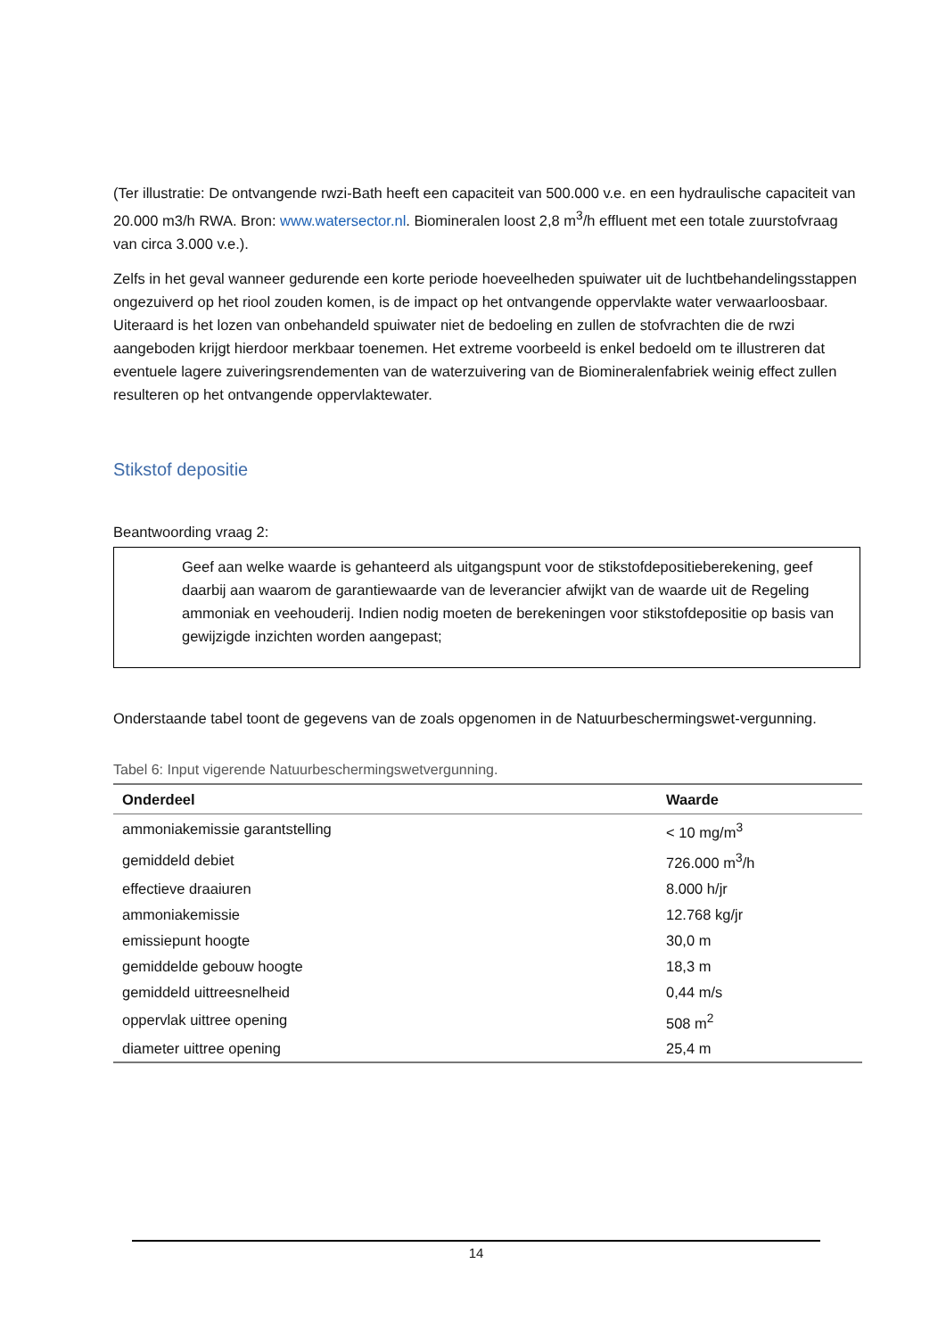(Ter illustratie: De ontvangende rwzi-Bath heeft een capaciteit van 500.000 v.e. en een hydraulische capaciteit van 20.000 m3/h RWA. Bron: www.watersector.nl. Biomineralen loost 2,8 m<sup>3</sup>/h effluent met een totale zuurstofvraag van circa 3.000 v.e.).
Zelfs in het geval wanneer gedurende een korte periode hoeveelheden spuiwater uit de luchtbehandelingsstappen ongezuiverd op het riool zouden komen, is de impact op het ontvangende oppervlakte water verwaarloosbaar. Uiteraard is het lozen van onbehandeld spuiwater niet de bedoeling en zullen de stofvrachten die de rwzi aangeboden krijgt hierdoor merkbaar toenemen. Het extreme voorbeeld is enkel bedoeld om te illustreren dat eventuele lagere zuiveringsrendementen van de waterzuivering van de Biomineralenfabriek weinig effect zullen resulteren op het ontvangende oppervlaktewater.
Stikstof depositie
Beantwoording vraag 2:
Geef aan welke waarde is gehanteerd als uitgangspunt voor de stikstofdepositieberekening, geef daarbij aan waarom de garantiewaarde van de leverancier afwijkt van de waarde uit de Regeling ammoniak en veehouderij. Indien nodig moeten de berekeningen voor stikstofdepositie op basis van gewijzigde inzichten worden aangepast;
Onderstaande tabel toont de gegevens van de zoals opgenomen in de Natuurbeschermingswet-vergunning.
Tabel 6: Input vigerende Natuurbeschermingswetvergunning.
| Onderdeel | Waarde |
| --- | --- |
| ammoniakemissie garantstelling | < 10 mg/m<sup>3</sup> |
| gemiddeld debiet | 726.000 m<sup>3</sup>/h |
| effectieve draaiuren | 8.000 h/jr |
| ammoniakemissie | 12.768 kg/jr |
| emissiepunt hoogte | 30,0 m |
| gemiddelde gebouw hoogte | 18,3 m |
| gemiddeld uittreesnelheid | 0,44 m/s |
| oppervlak uittree opening | 508 m<sup>2</sup> |
| diameter uittree opening | 25,4 m |
14